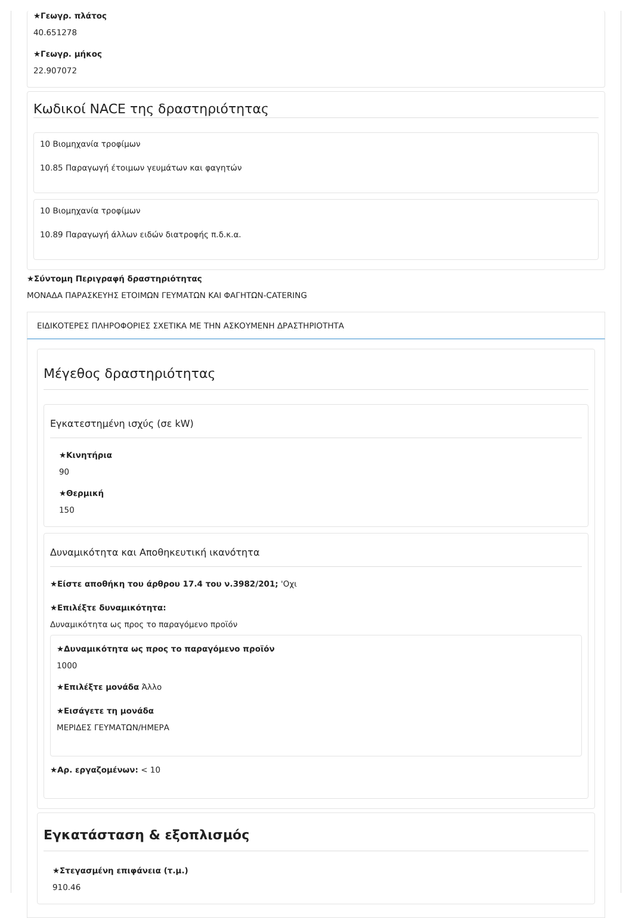★Γεωγρ. πλάτος
40.651278
★Γεωγρ. μήκος
22.907072
Κωδικοί NACE της δραστηριότητας
10 Βιομηχανία τροφίμων
10.85 Παραγωγή έτοιμων γευμάτων και φαγητών
10 Βιομηχανία τροφίμων
10.89 Παραγωγή άλλων ειδών διατροφής π.δ.κ.α.
★Σύντομη Περιγραφή δραστηριότητας
ΜΟΝΑΔΑ ΠΑΡΑΣΚΕΥΗΣ ΕΤΟΙΜΩΝ ΓΕΥΜΑΤΩΝ ΚΑΙ ΦΑΓΗΤΩΝ-CATERING
ΕΙΔΙΚΟΤΕΡΕΣ ΠΛΗΡΟΦΟΡΙΕΣ ΣΧΕΤΙΚΑ ΜΕ ΤΗΝ ΑΣΚΟΥΜΕΝΗ ΔΡΑΣΤΗΡΙΟΤΗΤΑ
Μέγεθος δραστηριότητας
Εγκατεστημένη ισχύς (σε kW)
★Κινητήρια
90
★Θερμική
150
Δυναμικότητα και Αποθηκευτική ικανότητα
★Είστε αποθήκη του άρθρου 17.4 του ν.3982/201; 'Οχι
★Επιλέξτε δυναμικότητα:
Δυναμικότητα ως προς το παραγόμενο προϊόν
★Δυναμικότητα ως προς το παραγόμενο προϊόν
1000
★Επιλέξτε μονάδα Άλλο
★Εισάγετε τη μονάδα
ΜΕΡΙΔΕΣ ΓΕΥΜΑΤΩΝ/ΗΜΕΡΑ
★Αρ. εργαζομένων: < 10
Εγκατάσταση & εξοπλισμός
★Στεγασμένη επιφάνεια (τ.μ.)
910.46